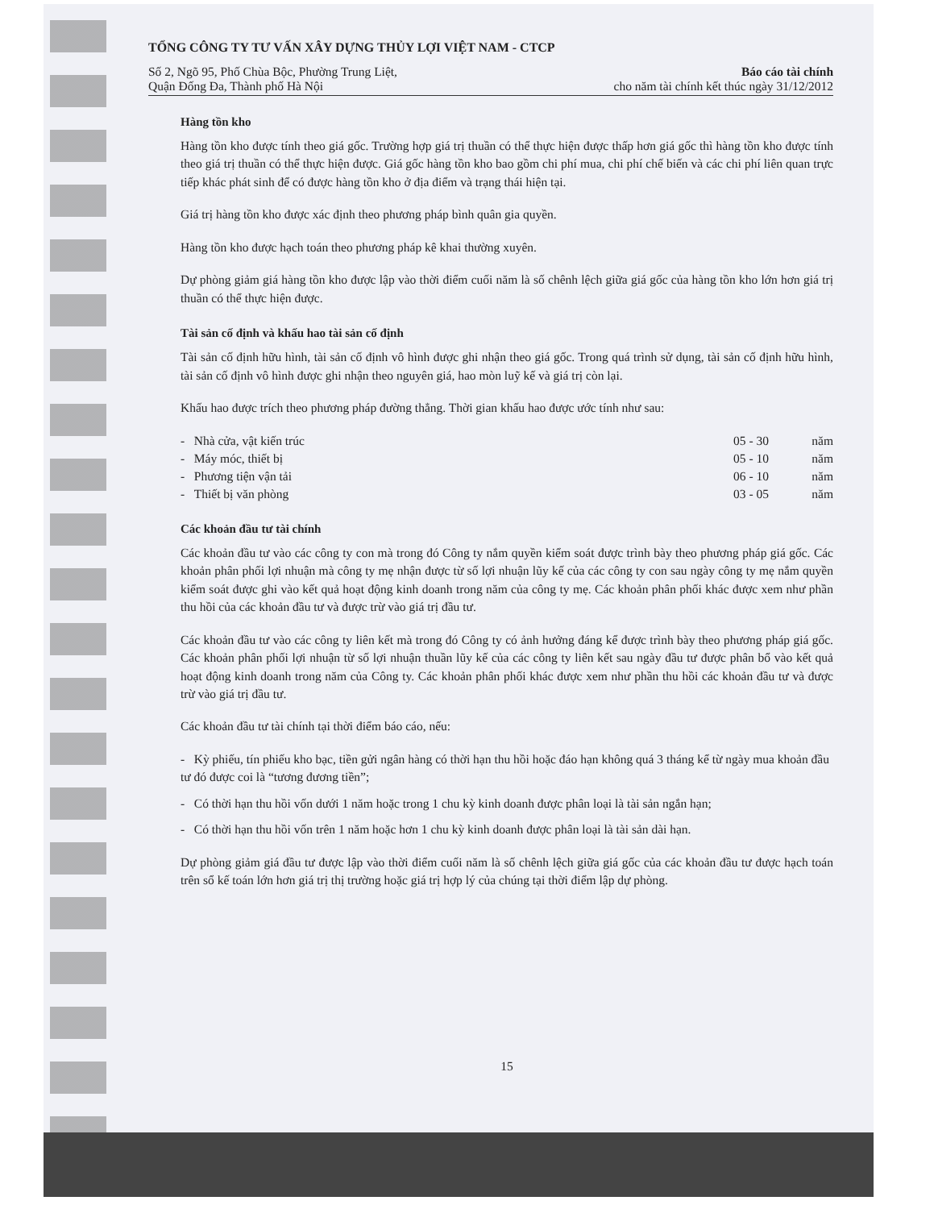TỔNG CÔNG TY TƯ VẤN XÂY DỰNG THỦY LỢI VIỆT NAM - CTCP
Số 2, Ngõ 95, Phố Chùa Bộc, Phường Trung Liệt,
Quận Đống Đa, Thành phố Hà Nội
Báo cáo tài chính
cho năm tài chính kết thúc ngày 31/12/2012
Hàng tồn kho
Hàng tồn kho được tính theo giá gốc. Trường hợp giá trị thuần có thể thực hiện được thấp hơn giá gốc thì hàng tồn kho được tính theo giá trị thuần có thể thực hiện được. Giá gốc hàng tồn kho bao gồm chi phí mua, chi phí chế biến và các chi phí liên quan trực tiếp khác phát sinh để có được hàng tồn kho ở địa điểm và trạng thái hiện tại.
Giá trị hàng tồn kho được xác định theo phương pháp bình quân gia quyền.
Hàng tồn kho được hạch toán theo phương pháp kê khai thường xuyên.
Dự phòng giảm giá hàng tồn kho được lập vào thời điểm cuối năm là số chênh lệch giữa giá gốc của hàng tồn kho lớn hơn giá trị thuần có thể thực hiện được.
Tài sản cố định và khấu hao tài sản cố định
Tài sản cố định hữu hình, tài sản cố định vô hình được ghi nhận theo giá gốc. Trong quá trình sử dụng, tài sản cố định hữu hình, tài sản cố định vô hình được ghi nhận theo nguyên giá, hao mòn luỹ kế và giá trị còn lại.
Khấu hao được trích theo phương pháp đường thẳng. Thời gian khấu hao được ước tính như sau:
| - Nhà cửa, vật kiến trúc | 05 - 30 | năm |
| - Máy móc, thiết bị | 05 - 10 | năm |
| - Phương tiện vận tải | 06 - 10 | năm |
| - Thiết bị văn phòng | 03 - 05 | năm |
Các khoản đầu tư tài chính
Các khoản đầu tư vào các công ty con mà trong đó Công ty nắm quyền kiểm soát được trình bày theo phương pháp giá gốc. Các khoản phân phối lợi nhuận mà công ty mẹ nhận được từ số lợi nhuận lũy kế của các công ty con sau ngày công ty mẹ nắm quyền kiểm soát được ghi vào kết quả hoạt động kinh doanh trong năm của công ty mẹ. Các khoản phân phối khác được xem như phần thu hồi của các khoản đầu tư và được trừ vào giá trị đầu tư.
Các khoản đầu tư vào các công ty liên kết mà trong đó Công ty có ảnh hưởng đáng kể được trình bày theo phương pháp giá gốc. Các khoản phân phối lợi nhuận từ số lợi nhuận thuần lũy kế của các công ty liên kết sau ngày đầu tư được phân bổ vào kết quả hoạt động kinh doanh trong năm của Công ty. Các khoản phân phối khác được xem như phần thu hồi các khoản đầu tư và được trừ vào giá trị đầu tư.
Các khoản đầu tư tài chính tại thời điểm báo cáo, nếu:
- Kỳ phiếu, tín phiếu kho bạc, tiền gửi ngân hàng có thời hạn thu hồi hoặc đáo hạn không quá 3 tháng kể từ ngày mua khoản đầu tư đó được coi là “tương đương tiền”;
- Có thời hạn thu hồi vốn dưới 1 năm hoặc trong 1 chu kỳ kinh doanh được phân loại là tài sản ngắn hạn;
- Có thời hạn thu hồi vốn trên 1 năm hoặc hơn 1 chu kỳ kinh doanh được phân loại là tài sản dài hạn.
Dự phòng giảm giá đầu tư được lập vào thời điểm cuối năm là số chênh lệch giữa giá gốc của các khoản đầu tư được hạch toán trên sổ kế toán lớn hơn giá trị thị trường hoặc giá trị hợp lý của chúng tại thời điểm lập dự phòng.
15